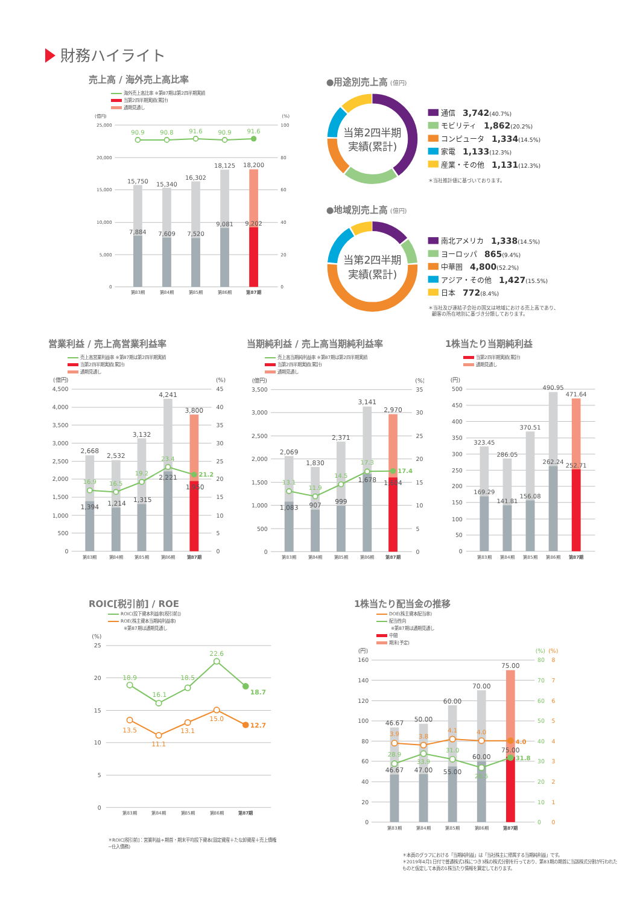財務ハイライト
売上高 / 海外売上高比率
海外売上高比率 ※第87期は第2四半期実績
当第2四半期実績(累計)
通期見通し
(億円)
(%)
25,000
20,000
15,000
10,000
5,000
0
100
80
60
40
20
0
15,750
15,340
16,302
18,125
18,200
7,884
7,609
7,520
9,081
9,202
90.9
90.8
91.6
90.9
91.6
第83期
第84期
第85期
第86期
第87期
●用途別売上高 (億円)
当第2四半期
実績(累計)
通信　3,742(40.7%)
モビリティ　1,862(20.2%)
コンピュータ　1,334(14.5%)
家電　1,133(12.3%)
産業・その他　1,131(12.3%)
＊当社推計値に基づいております。
●地域別売上高 (億円)
当第2四半期
実績(累計)
南北アメリカ　1,338(14.5%)
ヨーロッパ　865(9.4%)
中華圏　4,800(52.2%)
アジア・その他　1,427(15.5%)
日本　772(8.4%)
＊当社及び連結子会社の国又は地域における売上高であり、
顧客の所在地別に基づき分類しております。
営業利益 / 売上高営業利益率
売上高営業利益率 ※第87期は第2四半期実績
当第2四半期実績(累計)
通期見通し
(億円)
(%)
4,500
4,000
3,500
3,000
2,500
2,000
1,500
1,000
500
0
45
40
35
30
25
20
15
10
5
0
2,668
2,532
3,132
4,241
3,800
1,394
1,214
1,315
2,221
1,950
16.9
16.5
19.2
23.4
21.2
第83期
第84期
第85期
第86期
第87期
当期純利益 / 売上高当期純利益率
売上高当期純利益率 ※第87期は第2四半期実績
当第2四半期実績(累計)
通期見通し
(億円)
(%)
3,500
3,000
2,500
2,000
1,500
1,000
500
0
35
30
25
20
15
10
5
0
2,069
1,830
2,371
3,141
2,970
1,083
907
999
1,678
1,604
13.1
11.9
14.5
17.3
17.4
第83期
第84期
第85期
第86期
第87期
1株当たり当期純利益
当第2四半期実績(累計)
通期見通し
(円)
500
450
400
350
300
250
200
150
100
50
0
323.45
286.05
370.51
490.95
471.64
169.29
141.81
156.08
262.24
252.71
第83期
第84期
第85期
第86期
第87期
ROIC[税引前] / ROE
ROIC(投下資本利益率[税引前])
ROE(株主資本当期純利益率)
※第87期は通期見通し
(%)
25
20
15
10
5
0
18.9
16.1
18.5
22.6
18.7
13.5
11.1
13.1
15.0
12.7
第83期
第84期
第85期
第86期
第87期
＊ROIC[税引前]：営業利益÷期首・期末平均投下資本(固定資産＋たな卸資産＋売上債権−仕入債務)
1株当たり配当金の推移
DOE(株主資本配当率)
配当性向
※第87期は通期見通し
中間
期末(予定)
(円)
(%)
(%)
160
140
120
100
80
60
40
20
0
80
70
60
50
40
30
20
10
0
8
7
6
5
4
3
2
1
0
46.67
50.00
60.00
70.00
75.00
46.67
47.00
55.00
60.00
75.00
3.9
3.8
4.1
4.0
4.0
28.9
33.9
31.0
26.5
31.8
第83期
第84期
第85期
第86期
第87期
＊本頁のグラフにおける「当期純利益」は「当社株主に帰属する当期純利益」です。
＊2019年4月1日付で普通株式1株につき3株の株式分割を行っており、第83期の期首に当該株式分割が行われたものと仮定して本頁の1株当たり情報を算定しております。